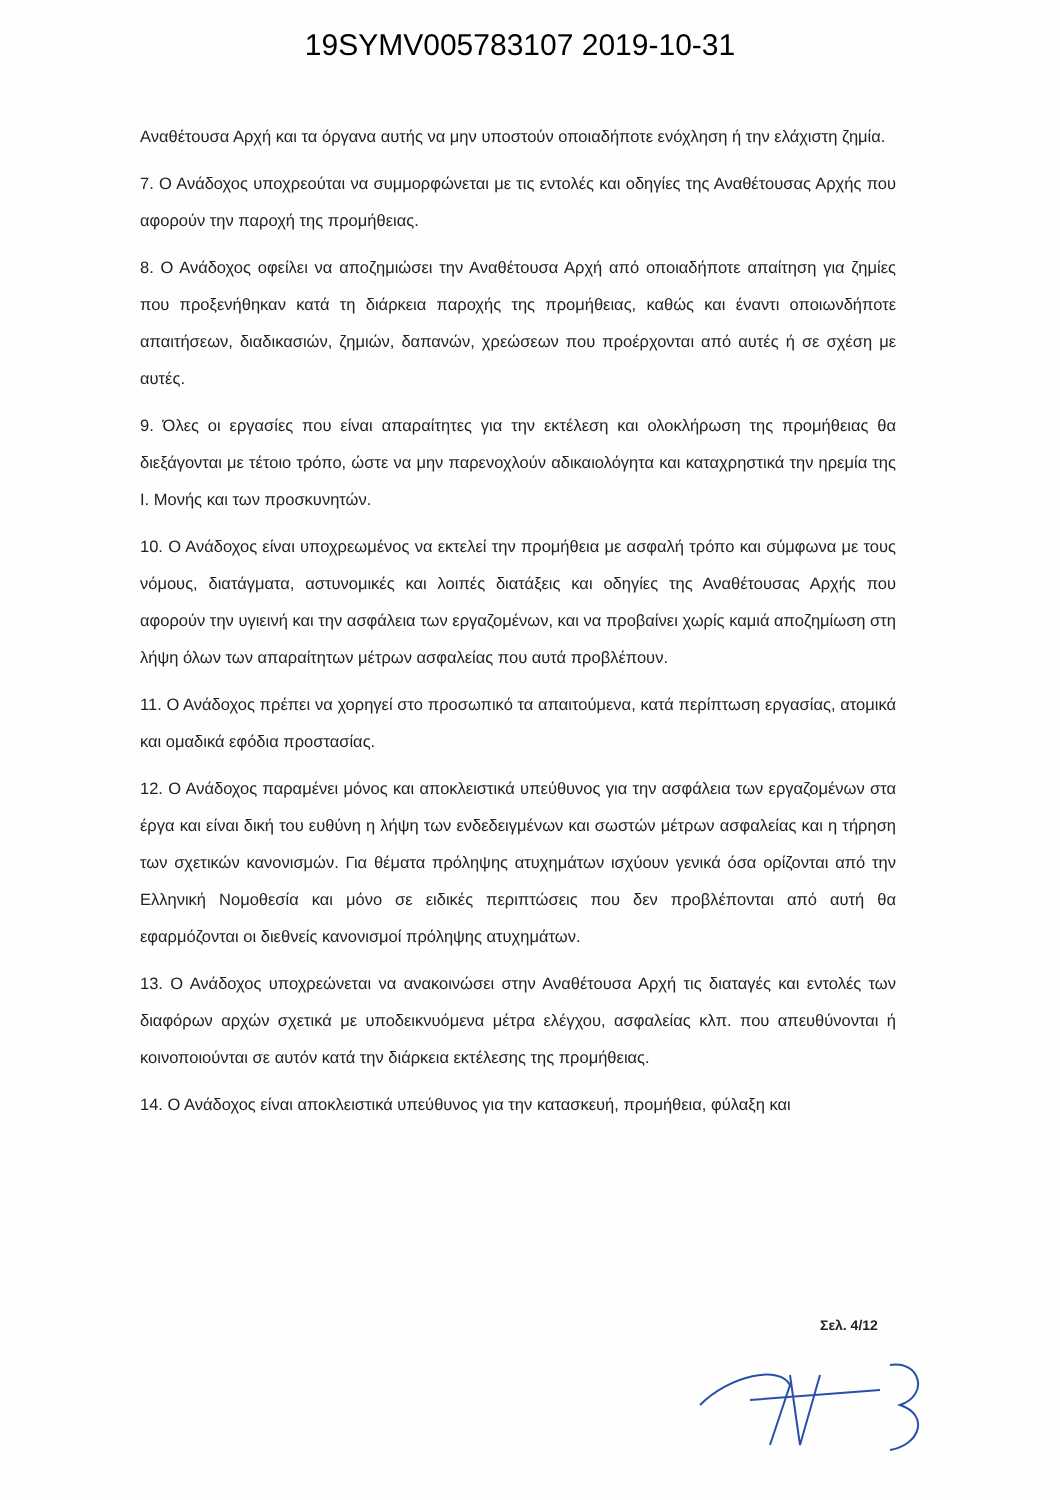19SYMV005783107 2019-10-31
Αναθέτουσα Αρχή και τα όργανα αυτής να μην υποστούν οποιαδήποτε ενόχληση ή την ελάχιστη ζημία.
7. Ο Ανάδοχος υποχρεούται να συμμορφώνεται με τις εντολές και οδηγίες της Αναθέτουσας Αρχής που αφορούν την παροχή της προμήθειας.
8. Ο Ανάδοχος οφείλει να αποζημιώσει την Αναθέτουσα Αρχή από οποιαδήποτε απαίτηση για ζημίες που προξενήθηκαν κατά τη διάρκεια παροχής της προμήθειας, καθώς και έναντι οποιωνδήποτε απαιτήσεων, διαδικασιών, ζημιών, δαπανών, χρεώσεων που προέρχονται από αυτές ή σε σχέση με αυτές.
9. Όλες οι εργασίες που είναι απαραίτητες για την εκτέλεση και ολοκλήρωση της προμήθειας θα διεξάγονται με τέτοιο τρόπο, ώστε να μην παρενοχλούν αδικαιολόγητα και καταχρηστικά την ηρεμία της Ι. Μονής και των προσκυνητών.
10. Ο Ανάδοχος είναι υποχρεωμένος να εκτελεί την προμήθεια με ασφαλή τρόπο και σύμφωνα με τους νόμους, διατάγματα, αστυνομικές και λοιπές διατάξεις και οδηγίες της Αναθέτουσας Αρχής που αφορούν την υγιεινή και την ασφάλεια των εργαζομένων, και να προβαίνει χωρίς καμιά αποζημίωση στη λήψη όλων των απαραίτητων μέτρων ασφαλείας που αυτά προβλέπουν.
11. Ο Ανάδοχος πρέπει να χορηγεί στο προσωπικό τα απαιτούμενα, κατά περίπτωση εργασίας, ατομικά και ομαδικά εφόδια προστασίας.
12. Ο Ανάδοχος παραμένει μόνος και αποκλειστικά υπεύθυνος για την ασφάλεια των εργαζομένων στα έργα και είναι δική του ευθύνη η λήψη των ενδεδειγμένων και σωστών μέτρων ασφαλείας και η τήρηση των σχετικών κανονισμών. Για θέματα πρόληψης ατυχημάτων ισχύουν γενικά όσα ορίζονται από την Ελληνική Νομοθεσία και μόνο σε ειδικές περιπτώσεις που δεν προβλέπονται από αυτή θα εφαρμόζονται οι διεθνείς κανονισμοί πρόληψης ατυχημάτων.
13. Ο Ανάδοχος υποχρεώνεται να ανακοινώσει στην Αναθέτουσα Αρχή τις διαταγές και εντολές των διαφόρων αρχών σχετικά με υποδεικνυόμενα μέτρα ελέγχου, ασφαλείας κλπ. που απευθύνονται ή κοινοποιούνται σε αυτόν κατά την διάρκεια εκτέλεσης της προμήθειας.
14. Ο Ανάδοχος είναι αποκλειστικά υπεύθυνος για την κατασκευή, προμήθεια, φύλαξη και
Σελ. 4/12